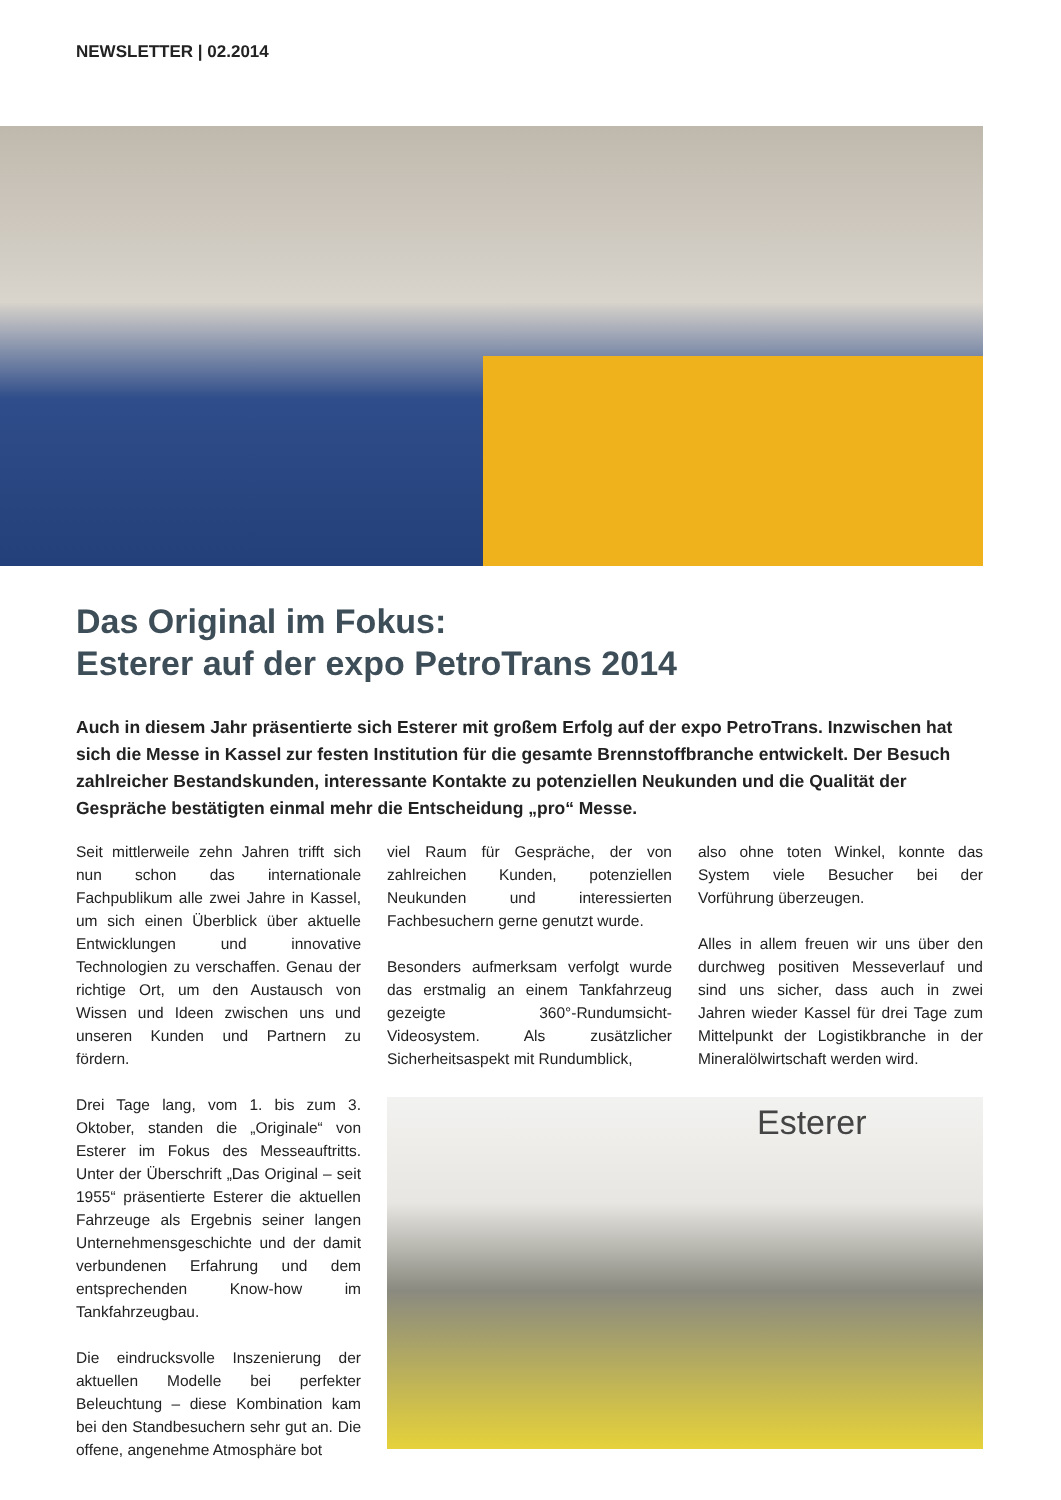NEWSLETTER | 02.2014
Das Original im Fokus:
Esterer auf der expo PetroTrans 2014
Auch in diesem Jahr präsentierte sich Esterer mit großem Erfolg auf der expo PetroTrans. Inzwischen hat sich die Messe in Kassel zur festen Institution für die gesamte Brennstoffbranche entwickelt. Der Besuch zahlreicher Bestandskunden, interessante Kontakte zu potenziellen Neukunden und die Qualität der Gespräche bestätigten einmal mehr die Entscheidung „pro“ Messe.
Seit mittlerweile zehn Jahren trifft sich nun schon das internationale Fachpublikum alle zwei Jahre in Kassel, um sich einen Überblick über aktuelle Entwicklungen und innovative Technologien zu verschaffen. Genau der richtige Ort, um den Austausch von Wissen und Ideen zwischen uns und unseren Kunden und Partnern zu fördern.
Drei Tage lang, vom 1. bis zum 3. Oktober, standen die „Originale“ von Esterer im Fokus des Messeauftritts. Unter der Überschrift „Das Original – seit 1955“ präsentierte Esterer die aktuellen Fahrzeuge als Ergebnis seiner langen Unternehmensgeschichte und der damit verbundenen Erfahrung und dem entsprechenden Know-how im Tankfahrzeugbau.
Die eindrucksvolle Inszenierung der aktuellen Modelle bei perfekter Beleuchtung – diese Kombination kam bei den Standbesuchern sehr gut an. Die offene, angenehme Atmosphäre bot
viel Raum für Gespräche, der von zahlreichen Kunden, potenziellen Neukunden und interessierten Fachbesuchern gerne genutzt wurde.
Besonders aufmerksam verfolgt wurde das erstmalig an einem Tankfahrzeug gezeigte 360°-Rundumsicht-Videosystem. Als zusätzlicher Sicherheitsaspekt mit Rundumblick,
also ohne toten Winkel, konnte das System viele Besucher bei der Vorführung überzeugen.
Alles in allem freuen wir uns über den durchweg positiven Messeverlauf und sind uns sicher, dass auch in zwei Jahren wieder Kassel für drei Tage zum Mittelpunkt der Logistikbranche in der Mineralölwirtschaft werden wird.
Esterer